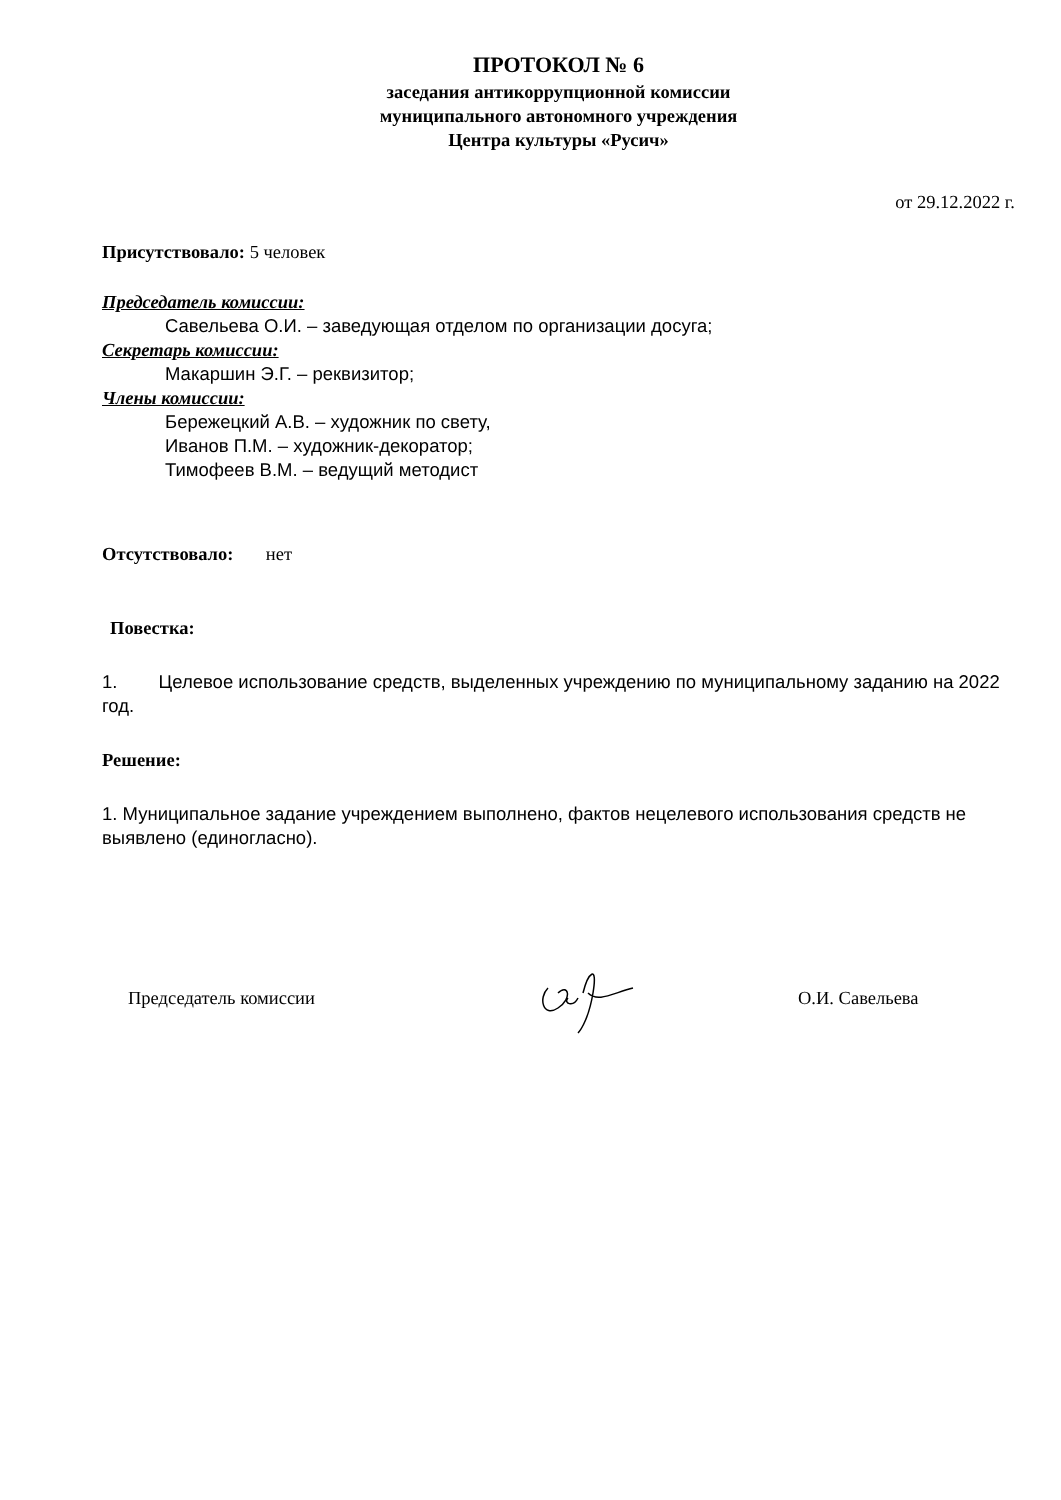ПРОТОКОЛ № 6
заседания антикоррупционной комиссии
муниципального автономного учреждения
Центра культуры «Русич»
от 29.12.2022 г.
Присутствовало: 5 человек
Председатель комиссии:
Савельева О.И. – заведующая отделом по организации досуга;
Секретарь комиссии:
Макаршин Э.Г. – реквизитор;
Члены комиссии:
Бережецкий А.В. – художник по свету,
Иванов П.М. – художник-декоратор;
Тимофеев В.М. – ведущий методист
Отсутствовало: нет
Повестка:
1. Целевое использование средств, выделенных учреждению по муниципальному заданию на 2022 год.
Решение:
1. Муниципальное задание учреждением выполнено, фактов нецелевого использования средств не выявлено (единогласно).
Председатель комиссии О.И. Савельева